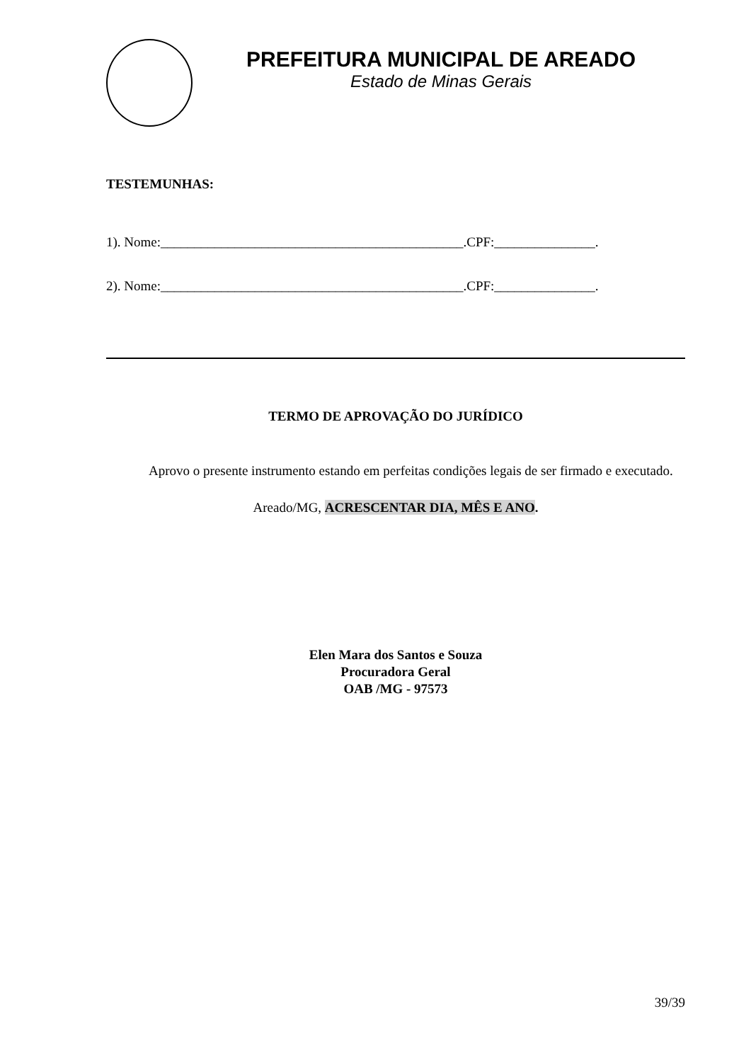PREFEITURA MUNICIPAL DE AREADO
Estado de Minas Gerais
TESTEMUNHAS:
1). Nome:_____________________________________________.CPF:_______________.
2). Nome:_____________________________________________.CPF:_______________.
TERMO DE APROVAÇÃO DO JURÍDICO
Aprovo o presente instrumento estando em perfeitas condições legais de ser firmado e executado.
Areado/MG, ACRESCENTAR DIA, MÊS E ANO.
Elen Mara dos Santos e Souza
Procuradora Geral
OAB /MG - 97573
39/39